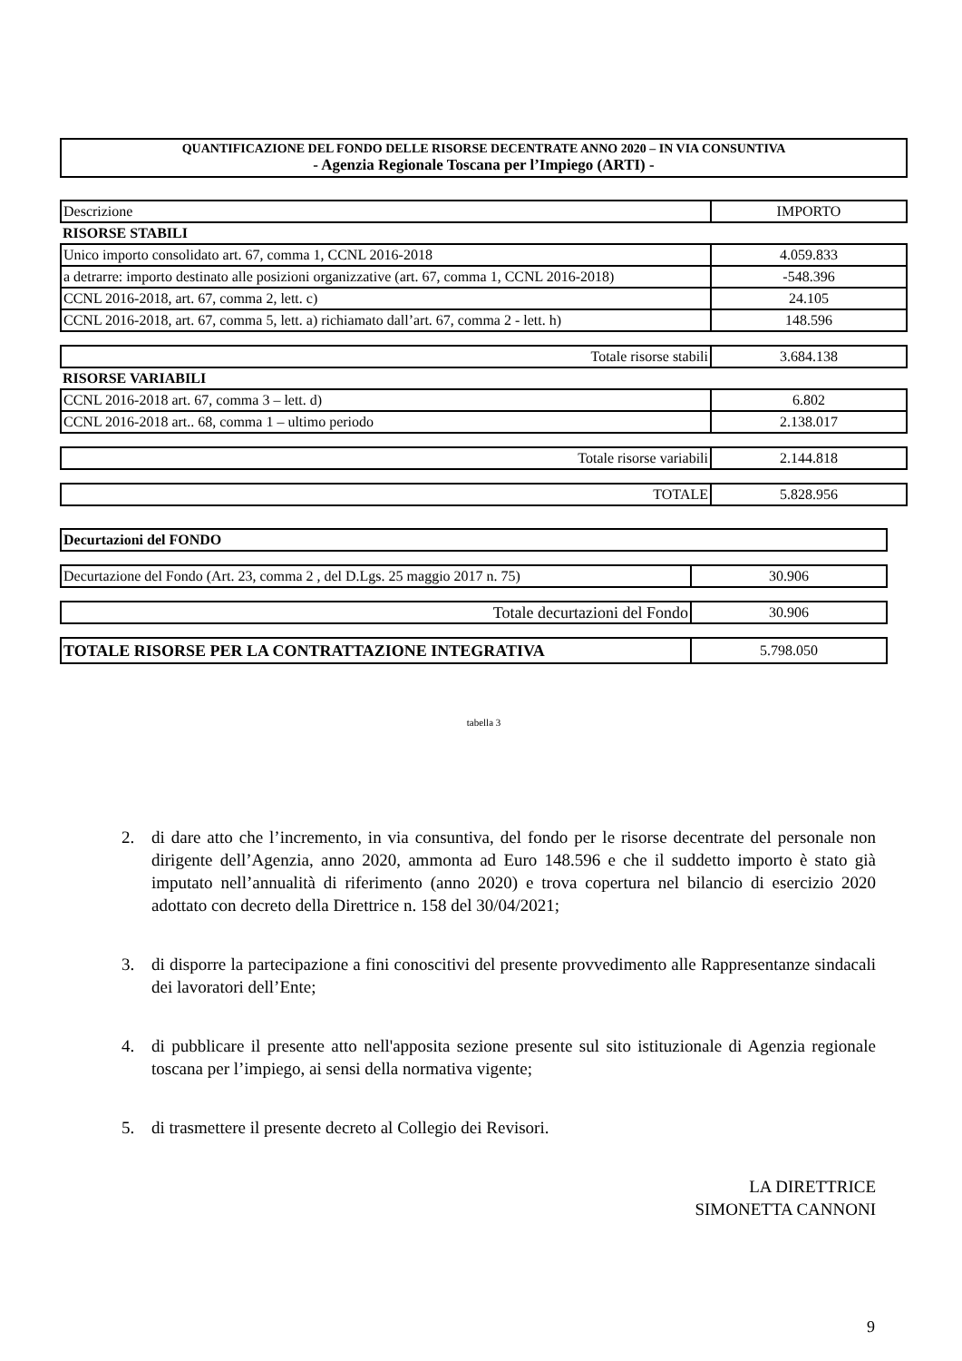QUANTIFICAZIONE DEL FONDO DELLE RISORSE DECENTRATE ANNO 2020 – IN VIA CONSUNTIVA
- Agenzia Regionale Toscana per l’Impiego (ARTI) -
| Descrizione | IMPORTO |
| RISORSE STABILI | |
| Unico importo consolidato art. 67, comma 1, CCNL 2016-2018 | 4.059.833 |
| a detrarre: importo destinato alle posizioni organizzative (art. 67, comma 1, CCNL 2016-2018) | -548.396 |
| CCNL 2016-2018, art. 67, comma 2, lett. c) | 24.105 |
| CCNL 2016-2018, art. 67, comma 5, lett. a) richiamato dall’art. 67, comma 2 - lett. h) | 148.596 |
| Totale risorse stabili | 3.684.138 |
| RISORSE VARIABILI | |
| CCNL 2016-2018 art. 67, comma 3 – lett. d) | 6.802 |
| CCNL 2016-2018 art.. 68, comma 1 – ultimo periodo | 2.138.017 |
| Totale risorse variabili | 2.144.818 |
| TOTALE | 5.828.956 |
| Decurtazioni del FONDO | |
| Decurtazione del Fondo (Art. 23, comma 2 , del D.Lgs. 25 maggio 2017 n. 75) | 30.906 |
| Totale decurtazioni del Fondo | 30.906 |
| TOTALE RISORSE PER LA CONTRATTAZIONE INTEGRATIVA | 5.798.050 |
tabella 3
2. di dare atto che l’incremento, in via consuntiva, del fondo per le risorse decentrate del personale non dirigente dell’Agenzia, anno 2020, ammonta ad Euro 148.596 e che il suddetto importo è stato già imputato nell’annualità di riferimento (anno 2020) e trova copertura nel bilancio di esercizio 2020 adottato con decreto della Direttrice n. 158 del 30/04/2021;
3. di disporre la partecipazione a fini conoscitivi del presente provvedimento alle Rappresentanze sindacali dei lavoratori dell’Ente;
4. di pubblicare il presente atto nell'apposita sezione presente sul sito istituzionale di Agenzia regionale toscana per l’impiego, ai sensi della normativa vigente;
5. di trasmettere il presente decreto al Collegio dei Revisori.
LA DIRETTRICE
SIMONETTA CANNONI
9